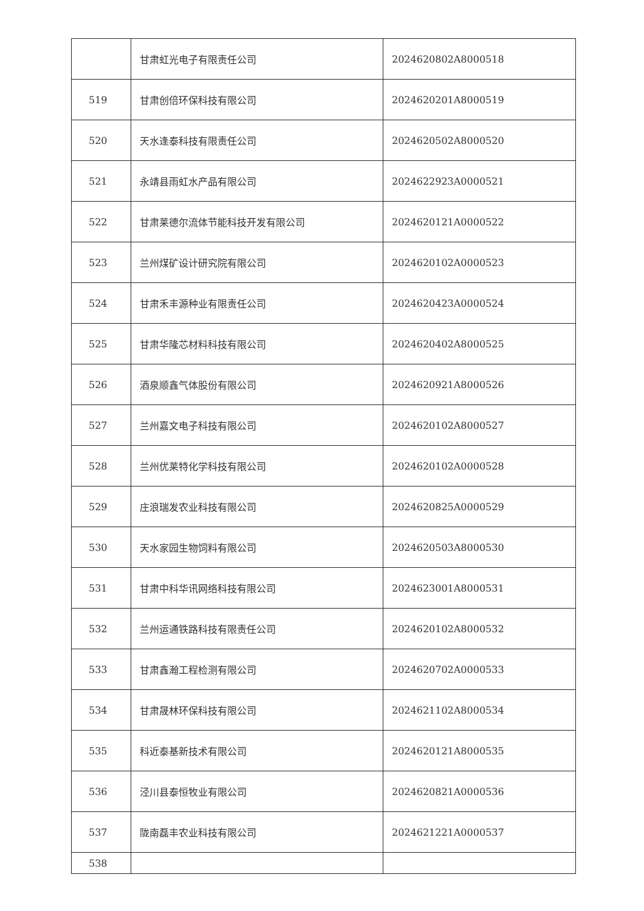| | 甘肃虹光电子有限责任公司 | 2024620802A8000518 |
| 519 | 甘肃创倍环保科技有限公司 | 2024620201A8000519 |
| 520 | 天水逢泰科技有限责任公司 | 2024620502A8000520 |
| 521 | 永靖县雨虹水产品有限公司 | 2024622923A0000521 |
| 522 | 甘肃莱德尔流体节能科技开发有限公司 | 2024620121A0000522 |
| 523 | 兰州煤矿设计研究院有限公司 | 2024620102A0000523 |
| 524 | 甘肃禾丰源种业有限责任公司 | 2024620423A0000524 |
| 525 | 甘肃华隆芯材料科技有限公司 | 2024620402A8000525 |
| 526 | 酒泉顺鑫气体股份有限公司 | 2024620921A8000526 |
| 527 | 兰州嘉文电子科技有限公司 | 2024620102A8000527 |
| 528 | 兰州优莱特化学科技有限公司 | 2024620102A0000528 |
| 529 | 庄浪瑞发农业科技有限公司 | 2024620825A0000529 |
| 530 | 天水家园生物饲料有限公司 | 2024620503A8000530 |
| 531 | 甘肃中科华讯网络科技有限公司 | 2024623001A8000531 |
| 532 | 兰州运通铁路科技有限责任公司 | 2024620102A8000532 |
| 533 | 甘肃鑫瀚工程检测有限公司 | 2024620702A0000533 |
| 534 | 甘肃晟林环保科技有限公司 | 2024621102A8000534 |
| 535 | 科近泰基新技术有限公司 | 2024620121A8000535 |
| 536 | 泾川县泰恒牧业有限公司 | 2024620821A0000536 |
| 537 | 陇南磊丰农业科技有限公司 | 2024621221A0000537 |
| 538 | | |